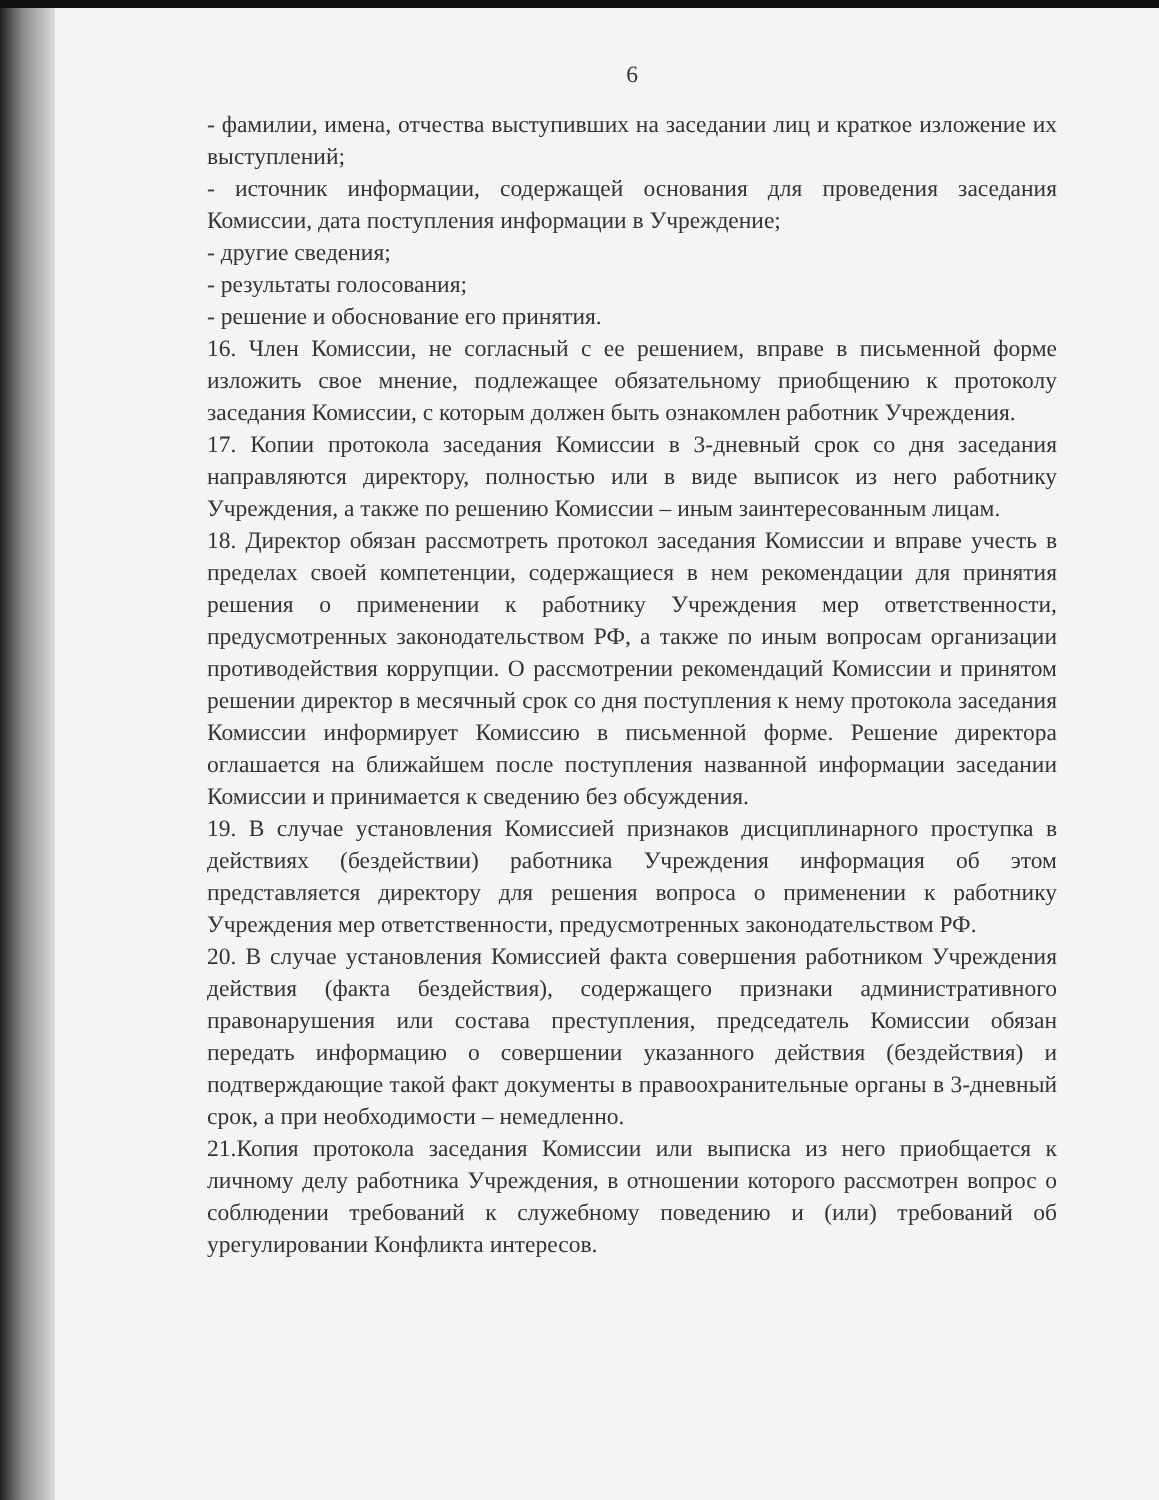6
- фамилии, имена, отчества выступивших на заседании лиц и краткое изложение их выступлений;
- источник информации, содержащей основания для проведения заседания Комиссии, дата поступления информации в Учреждение;
- другие сведения;
- результаты голосования;
- решение и обоснование его принятия.
16. Член Комиссии, не согласный с ее решением, вправе в письменной форме изложить свое мнение, подлежащее обязательному приобщению к протоколу заседания Комиссии, с которым должен быть ознакомлен работник Учреждения.
17. Копии протокола заседания Комиссии в 3-дневный срок со дня заседания направляются директору, полностью или в виде выписок из него работнику Учреждения, а также по решению Комиссии – иным заинтересованным лицам.
18. Директор обязан рассмотреть протокол заседания Комиссии и вправе учесть в пределах своей компетенции, содержащиеся в нем рекомендации для принятия решения о применении к работнику Учреждения мер ответственности, предусмотренных законодательством РФ, а также по иным вопросам организации противодействия коррупции. О рассмотрении рекомендаций Комиссии и принятом решении директор в месячный срок со дня поступления к нему протокола заседания Комиссии информирует Комиссию в письменной форме. Решение директора оглашается на ближайшем после поступления названной информации заседании Комиссии и принимается к сведению без обсуждения.
19. В случае установления Комиссией признаков дисциплинарного проступка в действиях (бездействии) работника Учреждения информация об этом представляется директору для решения вопроса о применении к работнику Учреждения мер ответственности, предусмотренных законодательством РФ.
20. В случае установления Комиссией факта совершения работником Учреждения действия (факта бездействия), содержащего признаки административного правонарушения или состава преступления, председатель Комиссии обязан передать информацию о совершении указанного действия (бездействия) и подтверждающие такой факт документы в правоохранительные органы в 3-дневный срок, а при необходимости – немедленно.
21.Копия протокола заседания Комиссии или выписка из него приобщается к личному делу работника Учреждения, в отношении которого рассмотрен вопрос о соблюдении требований к служебному поведению и (или) требований об урегулировании Конфликта интересов.